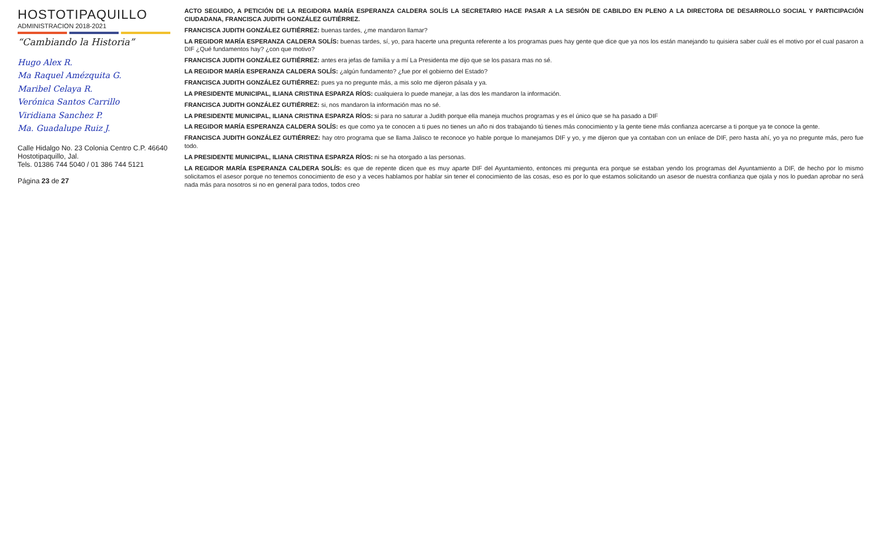HOSTOTIPAQUILLO
ADMINISTRACION 2018-2021
“Cambiando la Historia”
Hugo Alex R.
Ma Raquel Amézquita G.
Maribel Celaya R.
Verónica Santos Carrillo
Viridiana Sanchez P.
Ma. Guadalupe Ruiz J.
Calle Hidalgo No. 23 Colonia Centro C.P. 46640
Hostotipaquillo, Jal.
Tels. 01386 744 5040 / 01 386 744 5121
Página 23 de 27
ACTO SEGUIDO, A PETICIÓN DE LA REGIDORA MARÍA ESPERANZA CALDERA SOLÍS LA SECRETARIO HACE PASAR A LA SESIÓN DE CABILDO EN PLENO A LA DIRECTORA DE DESARROLLO SOCIAL Y PARTICIPACIÓN CIUDADANA, FRANCISCA JUDITH GONZÁLEZ GUTIÉRREZ.
FRANCISCA JUDITH GONZÁLEZ GUTIÉRREZ: buenas tardes, ¿me mandaron llamar?
LA REGIDOR MARÍA ESPERANZA CALDERA SOLÍS: buenas tardes, sí, yo, para hacerte una pregunta referente a los programas pues hay gente que dice que ya nos los están manejando tu quisiera saber cuál es el motivo por el cual pasaron a DIF ¿Qué fundamentos hay? ¿con que motivo?
FRANCISCA JUDITH GONZÁLEZ GUTIÉRREZ: antes era jefas de familia y a mí La Presidenta me dijo que se los pasara mas no sé.
LA REGIDOR MARÍA ESPERANZA CALDERA SOLÍS: ¿algún fundamento? ¿fue por el gobierno del Estado?
FRANCISCA JUDITH GONZÁLEZ GUTIÉRREZ: pues ya no pregunte más, a mis solo me dijeron pásala y ya.
LA PRESIDENTE MUNICIPAL, ILIANA CRISTINA ESPARZA RÍOS: cualquiera lo puede manejar, a las dos les mandaron la información.
FRANCISCA JUDITH GONZÁLEZ GUTIÉRREZ: si, nos mandaron la información mas no sé.
LA PRESIDENTE MUNICIPAL, ILIANA CRISTINA ESPARZA RÍOS: si para no saturar a Judith porque ella maneja muchos programas y es el único que se ha pasado a DIF
LA REGIDOR MARÍA ESPERANZA CALDERA SOLÍS: es que como ya te conocen a ti pues no tienes un año ni dos trabajando tú tienes más conocimiento y la gente tiene más confianza acercarse a ti porque ya te conoce la gente.
FRANCISCA JUDITH GONZÁLEZ GUTIÉRREZ: hay otro programa que se llama Jalisco te reconoce yo hable porque lo manejamos DIF y yo, y me dijeron que ya contaban con un enlace de DIF, pero hasta ahí, yo ya no pregunte más, pero fue todo.
LA PRESIDENTE MUNICIPAL, ILIANA CRISTINA ESPARZA RÍOS: ni se ha otorgado a las personas.
LA REGIDOR MARÍA ESPERANZA CALDERA SOLÍS: es que de repente dicen que es muy aparte DIF del Ayuntamiento, entonces mi pregunta era porque se estaban yendo los programas del Ayuntamiento a DIF, de hecho por lo mismo solicitamos el asesor porque no tenemos conocimiento de eso y a veces hablamos por hablar sin tener el conocimiento de las cosas, eso es por lo que estamos solicitando un asesor de nuestra confianza que ojala y nos lo puedan aprobar no será nada más para nosotros si no en general para todos, todos creo